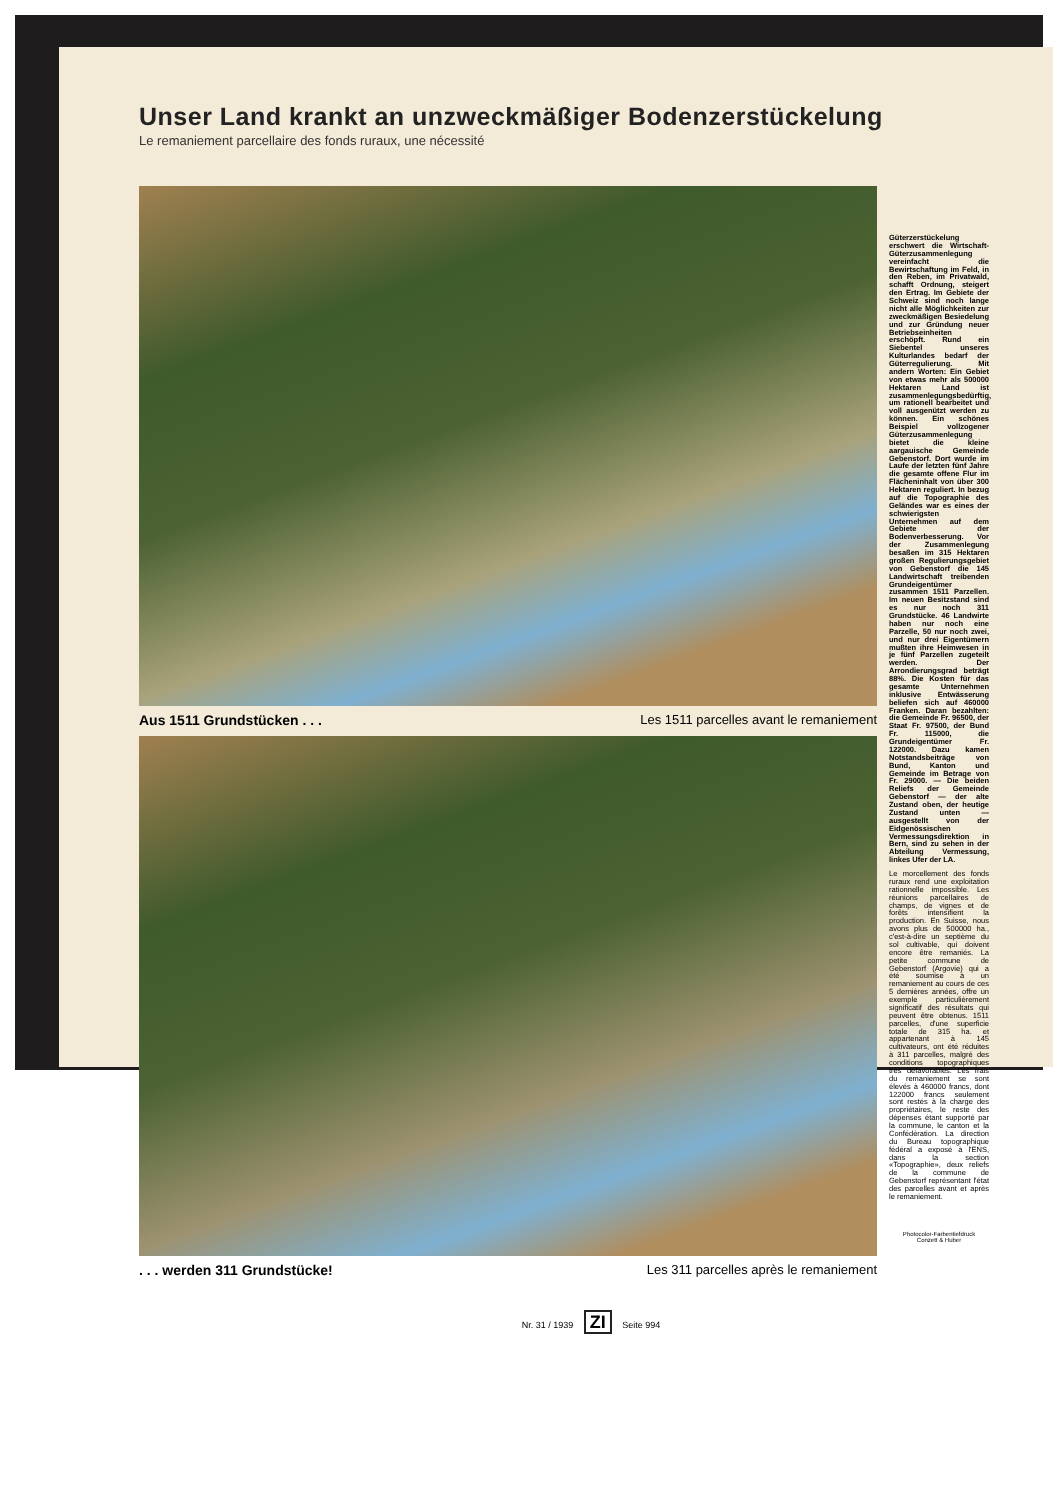Unser Land krankt an unzweckmäßiger Bodenzerstückelung
Le remaniement parcellaire des fonds ruraux, une nécessité
Aus 1511 Grundstücken . . . Les 1511 parcelles avant le remaniement
. . . werden 311 Grundstücke! Les 311 parcelles après le remaniement
Güterzerstückelung erschwert die Wirtschaft-Güterzusammenlegung vereinfacht die Bewirtschaftung im Feld, in den Reben, im Privatwald, schafft Ordnung, steigert den Ertrag. Im Gebiete der Schweiz sind noch lange nicht alle Möglichkeiten zur zweckmäßigen Besiedelung und zur Gründung neuer Betriebseinheiten erschöpft. Rund ein Siebentel unseres Kulturlandes bedarf der Güterregulierung. Mit andern Worten: Ein Gebiet von etwas mehr als 500000 Hektaren Land ist zusammenlegungsbedürftig, um rationell bearbeitet und voll ausgenützt werden zu können. Ein schönes Beispiel vollzogener Güterzusammenlegung bietet die kleine aargauische Gemeinde Gebenstorf. Dort wurde im Laufe der letzten fünf Jahre die gesamte offene Flur im Flächeninhalt von über 300 Hektaren reguliert. In bezug auf die Topographie des Geländes war es eines der schwierigsten Unternehmen auf dem Gebiete der Bodenverbesserung. Vor der Zusammenlegung besaßen im 315 Hektaren großen Regulierungsgebiet von Gebenstorf die 145 Landwirtschaft treibenden Grundeigentümer zusammen 1511 Parzellen. Im neuen Besitzstand sind es nur noch 311 Grundstücke. 46 Landwirte haben nur noch eine Parzelle, 50 nur noch zwei, und nur drei Eigentümern mußten ihre Heimwesen in je fünf Parzellen zugeteilt werden. Der Arrondierungsgrad beträgt 88%. Die Kosten für das gesamte Unternehmen inklusive Entwässerung beliefen sich auf 460000 Franken. Daran bezahlten: die Gemeinde Fr. 96500, der Staat Fr. 97500, der Bund Fr. 115000, die Grundeigentümer Fr. 122000. Dazu kamen Notstandsbeiträge von Bund, Kanton und Gemeinde im Betrage von Fr. 29000. — Die beiden Reliefs der Gemeinde Gebenstorf — der alte Zustand oben, der heutige Zustand unten — ausgestellt von der Eidgenössischen Vermessungsdirektion in Bern, sind zu sehen in der Abteilung Vermessung, linkes Ufer der LA.
Le morcellement des fonds ruraux rend une exploitation rationnelle impossible. Les réunions parcellaires de champs, de vignes et de forêts intensifient la production. En Suisse, nous avons plus de 500000 ha., c'est-à-dire un septième du sol cultivable, qui doivent encore être remaniés. La petite commune de Gebenstorf (Argovie) qui a été soumise à un remaniement au cours de ces 5 dernières années, offre un exemple particulièrement significatif des résultats qui peuvent être obtenus. 1511 parcelles, d'une superficie totale de 315 ha. et appartenant à 145 cultivateurs, ont été réduites à 311 parcelles, malgré des conditions topographiques très défavorables. Les frais du remaniement se sont élevés à 460000 francs, dont 122000 francs seulement sont restés à la charge des propriétaires, le reste des dépenses étant supporté par la commune, le canton et la Confédération. La direction du Bureau topographique fédéral a exposé à l'ENS, dans la section «Topographie», deux reliefs de la commune de Gebenstorf représentant l'état des parcelles avant et après le remaniement.
Photocolor-Farbentiefdruck
Conzett & Huber
Nr. 31 / 1939 ZI Seite 994